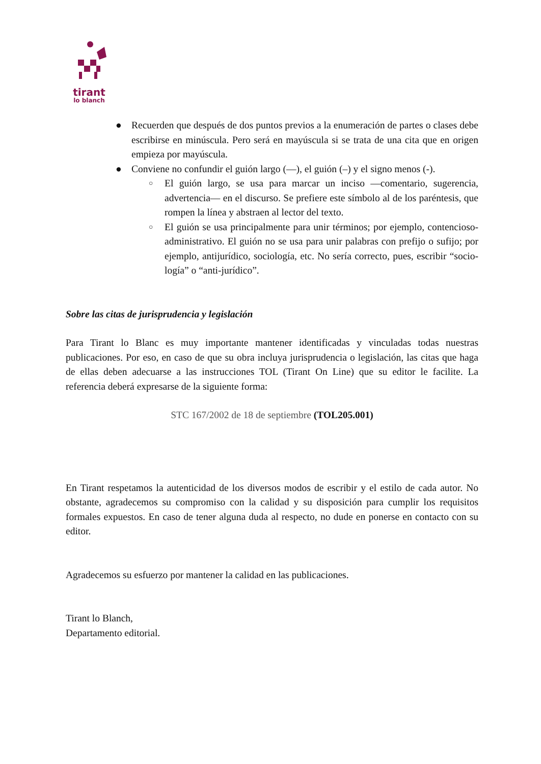tirant
lo blanch
● Recuerden que después de dos puntos previos a la enumeración de partes o clases debe escribirse en minúscula. Pero será en mayúscula si se trata de una cita que en origen empieza por mayúscula.
● Conviene no confundir el guión largo (—), el guión (–) y el signo menos (-).
○ El guión largo, se usa para marcar un inciso —comentario, sugerencia, advertencia— en el discurso. Se prefiere este símbolo al de los paréntesis, que rompen la línea y abstraen al lector del texto.
○ El guión se usa principalmente para unir términos; por ejemplo, contencioso-administrativo. El guión no se usa para unir palabras con prefijo o sufijo; por ejemplo, antijurídico, sociología, etc. No sería correcto, pues, escribir “socio-logía” o “anti-jurídico”.
Sobre las citas de jurisprudencia y legislación
Para Tirant lo Blanc es muy importante mantener identificadas y vinculadas todas nuestras publicaciones. Por eso, en caso de que su obra incluya jurisprudencia o legislación, las citas que haga de ellas deben adecuarse a las instrucciones TOL (Tirant On Line) que su editor le facilite. La referencia deberá expresarse de la siguiente forma:
STC 167/2002 de 18 de septiembre (TOL205.001)
En Tirant respetamos la autenticidad de los diversos modos de escribir y el estilo de cada autor. No obstante, agradecemos su compromiso con la calidad y su disposición para cumplir los requisitos formales expuestos. En caso de tener alguna duda al respecto, no dude en ponerse en contacto con su editor.
Agradecemos su esfuerzo por mantener la calidad en las publicaciones.
Tirant lo Blanch,
Departamento editorial.